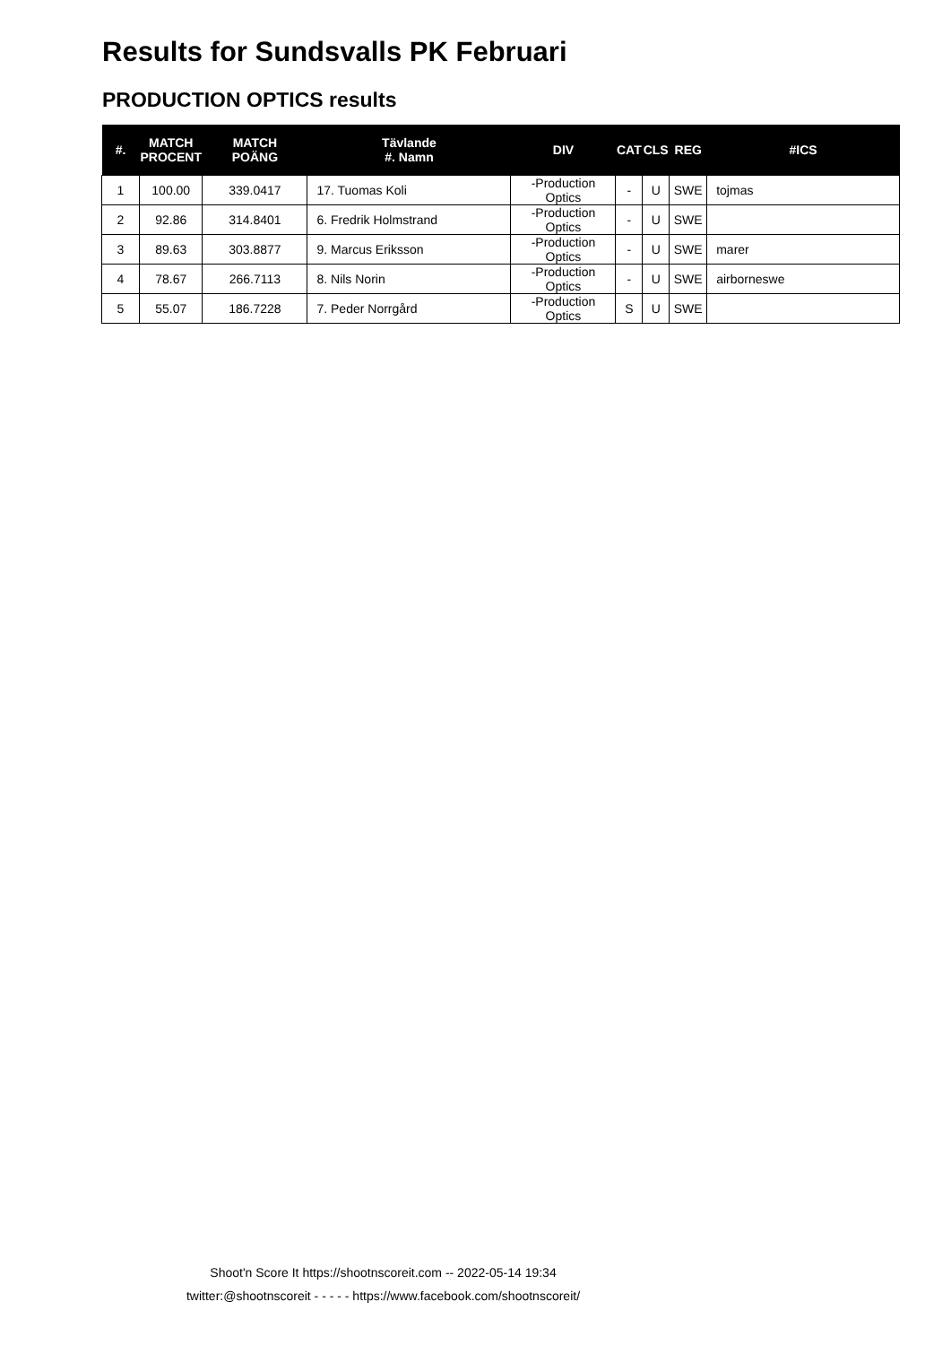Results for Sundsvalls PK Februari
PRODUCTION OPTICS results
| #. | MATCH PROCENT | MATCH POÄNG | Tävlande #. Namn | DIV | CAT | CLS | REG | #ICS |
| --- | --- | --- | --- | --- | --- | --- | --- | --- |
| 1 | 100.00 | 339.0417 | 17. Tuomas Koli | -Production Optics | - | U | SWE | tojmas |
| 2 | 92.86 | 314.8401 | 6. Fredrik Holmstrand | -Production Optics | - | U | SWE | |
| 3 | 89.63 | 303.8877 | 9. Marcus Eriksson | -Production Optics | - | U | SWE | marer |
| 4 | 78.67 | 266.7113 | 8. Nils Norin | -Production Optics | - | U | SWE | airborneswe |
| 5 | 55.07 | 186.7228 | 7. Peder Norrgård | -Production Optics | S | U | SWE | |
Shoot'n Score It https://shootnscoreit.com -- 2022-05-14 19:34
twitter:@shootnscoreit - - - - - https://www.facebook.com/shootnscoreit/